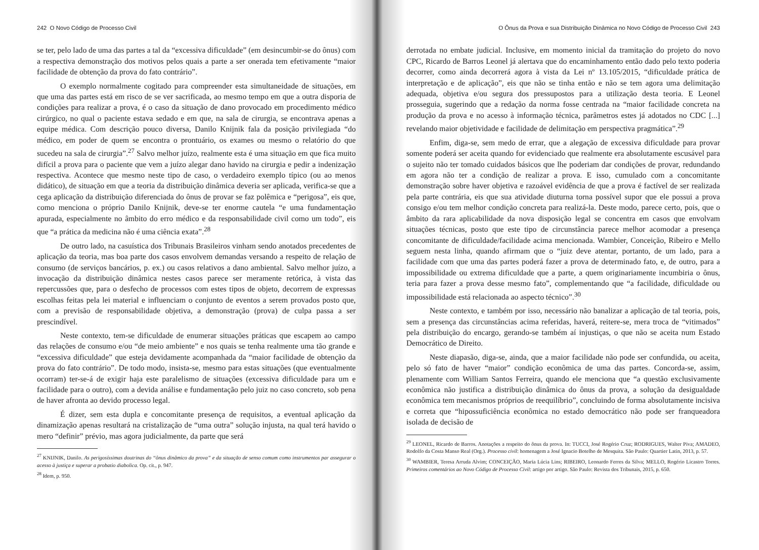242 O Novo Código de Processo Civil
se ter, pelo lado de uma das partes a tal da “excessiva dificuldade” (em desincumbir-se do ônus) com a respectiva demonstração dos motivos pelos quais a parte a ser onerada tem efetivamente “maior facilidade de obtenção da prova do fato contrário”.
O exemplo normalmente cogitado para compreender esta simultaneidade de situações, em que uma das partes está em risco de se ver sacrificada, ao mesmo tempo em que a outra disporia de condições para realizar a prova, é o caso da situação de dano provocado em procedimento médico cirúrgico, no qual o paciente estava sedado e em que, na sala de cirurgia, se encontrava apenas a equipe médica. Com descrição pouco diversa, Danilo Knijnik fala da posição privilegiada “do médico, em poder de quem se encontra o prontuário, os exames ou mesmo o relatório do que sucedeu na sala de cirurgia”.<sup>27</sup> Salvo melhor juízo, realmente esta é uma situação em que fica muito difícil a prova para o paciente que vem a juízo alegar dano havido na cirurgia e pedir a indenização respectiva. Acontece que mesmo neste tipo de caso, o verdadeiro exemplo típico (ou ao menos didático), de situação em que a teoria da distribuição dinâmica deveria ser aplicada, verifica-se que a cega aplicação da distribuição diferenciada do ônus de provar se faz polêmica e “perigosa”, eis que, como menciona o próprio Danilo Knijnik, deve-se ter enorme cautela “e uma fundamentação apurada, especialmente no âmbito do erro médico e da responsabilidade civil como um todo”, eis que “a prática da medicina não é uma ciência exata”.<sup>28</sup>
De outro lado, na casuística dos Tribunais Brasileiros vinham sendo anotados precedentes de aplicação da teoria, mas boa parte dos casos envolvem demandas versando a respeito de relação de consumo (de serviços bancários, p. ex.) ou casos relativos a dano ambiental. Salvo melhor juízo, a invocação da distribuição dinâmica nestes casos parece ser meramente retórica, à vista das repercussões que, para o desfecho de processos com estes tipos de objeto, decorrem de expressas escolhas feitas pela lei material e influenciam o conjunto de eventos a serem provados posto que, com a previsão de responsabilidade objetiva, a demonstração (prova) de culpa passa a ser prescindível.
Neste contexto, tem-se dificuldade de enumerar situações práticas que escapem ao campo das relações de consumo e/ou “de meio ambiente” e nos quais se tenha realmente uma tão grande e “excessiva dificuldade” que esteja devidamente acompanhada da “maior facilidade de obtenção da prova do fato contrário”. De todo modo, insista-se, mesmo para estas situações (que eventualmente ocorram) ter-se-á de exigir haja este paralelismo de situações (excessiva dificuldade para um e facilidade para o outro), com a devida análise e fundamentação pelo juiz no caso concreto, sob pena de haver afronta ao devido processo legal.
É dizer, sem esta dupla e concomitante presença de requisitos, a eventual aplicação da dinamização apenas resultará na cristalização de “uma outra” solução injusta, na qual terá havido o mero “definir” prévio, mas agora judicialmente, da parte que será
<sup>27</sup> KNIJNIK, Danilo. As perigosíssimas doutrinas do “ônus dinâmico da prova” e da situação de senso comum como instrumentos par assegurar o acesso à justiça e superar a probatio diabolica. Op. cit., p. 947.
<sup>28</sup> Idem, p. 950.
O Ônus da Prova e sua Distribuição Dinâmica no Novo Código de Processo Civil 243
derrotada no embate judicial. Inclusive, em momento inicial da tramitação do projeto do novo CPC, Ricardo de Barros Leonel já alertava que do encaminhamento então dado pelo texto poderia decorrer, como ainda decorrerá agora à vista da Lei nº 13.105/2015, “dificuldade prática de interpretação e de aplicação”, eis que não se tinha então e não se tem agora uma delimitação adequada, objetiva e/ou segura dos pressupostos para a utilização desta teoria. E Leonel prosseguia, sugerindo que a redação da norma fosse centrada na “maior facilidade concreta na produção da prova e no acesso à informação técnica, parâmetros estes já adotados no CDC [...] revelando maior objetividade e facilidade de delimitação em perspectiva pragmática”.<sup>29</sup>
Enfim, diga-se, sem medo de errar, que a alegação de excessiva dificuldade para provar somente poderá ser aceita quando for evidenciado que realmente era absolutamente escusável para o sujeito não ter tomado cuidados básicos que lhe poderiam dar condições de provar, redundando em agora não ter a condição de realizar a prova. E isso, cumulado com a concomitante demonstração sobre haver objetiva e razoável evidência de que a prova é factível de ser realizada pela parte contrária, eis que sua atividade diuturna torna possível supor que ele possui a prova consigo e/ou tem melhor condição concreta para realizá-la. Deste modo, parece certo, pois, que o âmbito da rara aplicabilidade da nova disposição legal se concentra em casos que envolvam situações técnicas, posto que este tipo de circunstância parece melhor acomodar a presença concomitante de dificuldade/facilidade acima mencionada. Wambier, Conceição, Ribeiro e Mello seguem nesta linha, quando afirmam que o “juiz deve atentar, portanto, de um lado, para a facilidade com que uma das partes poderá fazer a prova de determinado fato, e, de outro, para a impossibilidade ou extrema dificuldade que a parte, a quem originariamente incumbiria o ônus, teria para fazer a prova desse mesmo fato”, complementando que “a facilidade, dificuldade ou impossibilidade está relacionada ao aspecto técnico”.<sup>30</sup>
Neste contexto, e também por isso, necessário não banalizar a aplicação de tal teoria, pois, sem a presença das circunstâncias acima referidas, haverá, reitere-se, mera troca de “vitimados” pela distribuição do encargo, gerando-se também aí injustiças, o que não se aceita num Estado Democrático de Direito.
Neste diapasão, diga-se, ainda, que a maior facilidade não pode ser confundida, ou aceita, pelo só fato de haver “maior” condição econômica de uma das partes. Concorda-se, assim, plenamente com William Santos Ferreira, quando ele menciona que “a questão exclusivamente econômica não justifica a distribuição dinâmica do ônus da prova, a solução da desigualdade econômica tem mecanismos próprios de reequilíbrio”, concluindo de forma absolutamente incisiva e correta que “hipossuficiência econômica no estado democrático não pode ser franqueadora isolada de decisão de
<sup>29</sup> LEONEL, Ricardo de Barros. Anotações a respeito do ônus da prova. In: TUCCI, José Rogério Cruz; RODRIGUES, Walter Piva; AMADEO, Rodolfo da Costa Manso Real (Org.). Processo civil: homenagem a José Ignacio Botelho de Mesquita. São Paulo: Quartier Latin, 2013, p. 57.
<sup>30</sup> WAMBIER, Teresa Arruda Alvim; CONCEIÇÃO, Maria Lúcia Lins; RIBEIRO, Leonardo Ferres da Silva; MELLO, Rogério Licastro Torres. Primeiros comentários ao Novo Código de Processo Civil: artigo por artigo. São Paulo: Revista dos Tribunais, 2015, p. 650.